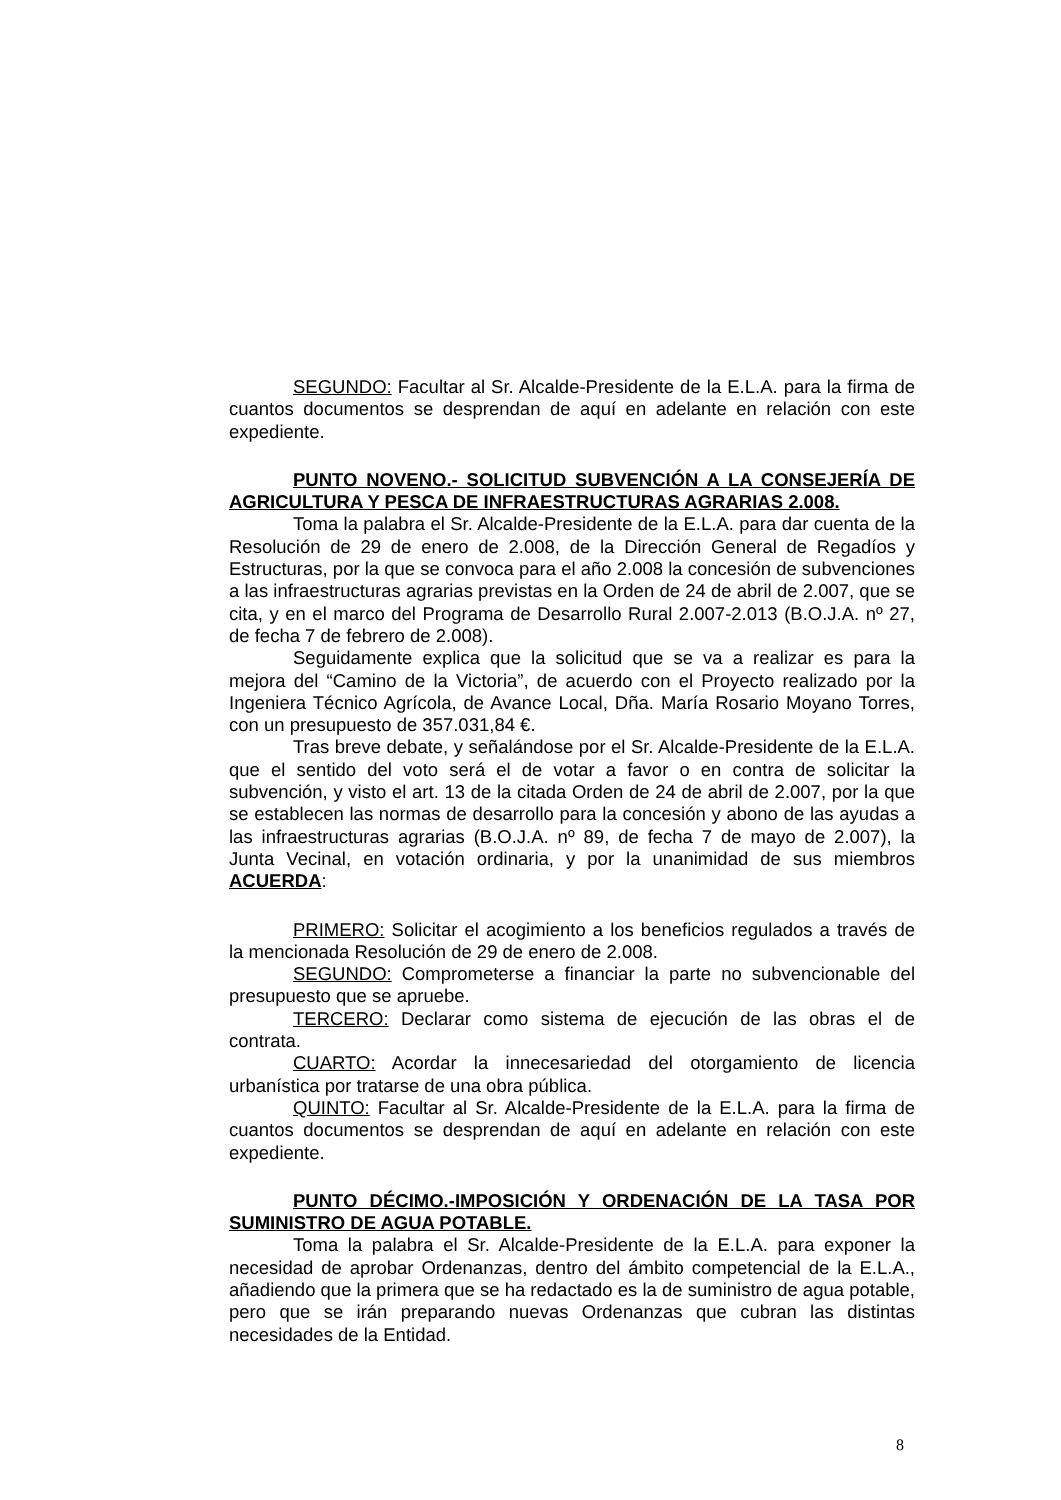SEGUNDO: Facultar al Sr. Alcalde-Presidente de la E.L.A. para la firma de cuantos documentos se desprendan de aquí en adelante en relación con este expediente.
PUNTO NOVENO.- SOLICITUD SUBVENCIÓN A LA CONSEJERÍA DE AGRICULTURA Y PESCA DE INFRAESTRUCTURAS AGRARIAS 2.008.
Toma la palabra el Sr. Alcalde-Presidente de la E.L.A. para dar cuenta de la Resolución de 29 de enero de 2.008, de la Dirección General de Regadíos y Estructuras, por la que se convoca para el año 2.008 la concesión de subvenciones a las infraestructuras agrarias previstas en la Orden de 24 de abril de 2.007, que se cita, y en el marco del Programa de Desarrollo Rural 2.007-2.013 (B.O.J.A. nº 27, de fecha 7 de febrero de 2.008).
Seguidamente explica que la solicitud que se va a realizar es para la mejora del “Camino de la Victoria”, de acuerdo con el Proyecto realizado por la Ingeniera Técnico Agrícola, de Avance Local, Dña. María Rosario Moyano Torres, con un presupuesto de 357.031,84 €.
Tras breve debate, y señalándose por el Sr. Alcalde-Presidente de la E.L.A. que el sentido del voto será el de votar a favor o en contra de solicitar la subvención, y visto el art. 13 de la citada Orden de 24 de abril de 2.007, por la que se establecen las normas de desarrollo para la concesión y abono de las ayudas a las infraestructuras agrarias (B.O.J.A. nº 89, de fecha 7 de mayo de 2.007), la Junta Vecinal, en votación ordinaria, y por la unanimidad de sus miembros ACUERDA:
PRIMERO: Solicitar el acogimiento a los beneficios regulados a través de la mencionada Resolución de 29 de enero de 2.008.
SEGUNDO: Comprometerse a financiar la parte no subvencionable del presupuesto que se apruebe.
TERCERO: Declarar como sistema de ejecución de las obras el de contrata.
CUARTO: Acordar la innecesariedad del otorgamiento de licencia urbanística por tratarse de una obra pública.
QUINTO: Facultar al Sr. Alcalde-Presidente de la E.L.A. para la firma de cuantos documentos se desprendan de aquí en adelante en relación con este expediente.
PUNTO DÉCIMO.-IMPOSICIÓN Y ORDENACIÓN DE LA TASA POR SUMINISTRO DE AGUA POTABLE.
Toma la palabra el Sr. Alcalde-Presidente de la E.L.A. para exponer la necesidad de aprobar Ordenanzas, dentro del ámbito competencial de la E.L.A., añadiendo que la primera que se ha redactado es la de suministro de agua potable, pero que se irán preparando nuevas Ordenanzas que cubran las distintas necesidades de la Entidad.
8